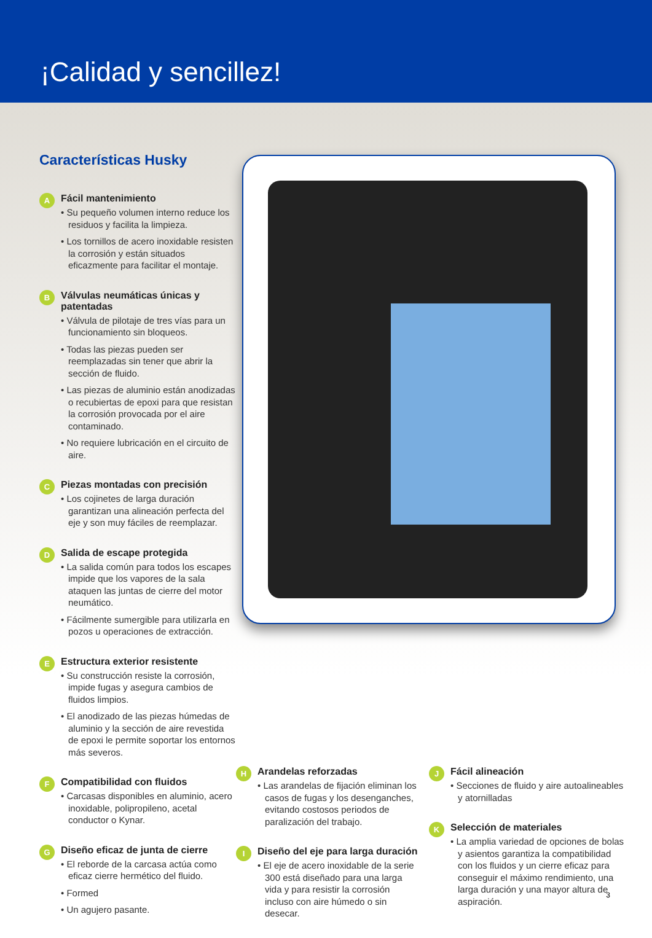¡Calidad y sencillez!
Características Husky
A
Fácil mantenimiento
• Su pequeño volumen interno reduce los residuos y facilita la limpieza.
• Los tornillos de acero inoxidable resisten la corrosión y están situados eficazmente para facilitar el montaje.
B
Válvulas neumáticas únicas y patentadas
• Válvula de pilotaje de tres vías para un funcionamiento sin bloqueos.
• Todas las piezas pueden ser reemplazadas sin tener que abrir la sección de fluido.
• Las piezas de aluminio están anodizadas o recubiertas de epoxi para que resistan la corrosión provocada por el aire contaminado.
• No requiere lubricación en el circuito de aire.
C
Piezas montadas con precisión
• Los cojinetes de larga duración garantizan una alineación perfecta del eje y son muy fáciles de reemplazar.
D
Salida de escape protegida
• La salida común para todos los escapes impide que los vapores de la sala ataquen las juntas de cierre del motor neumático.
• Fácilmente sumergible para utilizarla en pozos u operaciones de extracción.
E
Estructura exterior resistente
• Su construcción resiste la corrosión, impide fugas y asegura cambios de fluidos limpios.
• El anodizado de las piezas húmedas de aluminio y la sección de aire revestida de epoxi le permite soportar los entornos más severos.
F
Compatibilidad con fluidos
• Carcasas disponibles en aluminio, acero inoxidable, polipropileno, acetal conductor o Kynar.
G
Diseño eficaz de junta de cierre
• El reborde de la carcasa actúa como eficaz cierre hermético del fluido.
• Formed
• Un agujero pasante.
H
Arandelas reforzadas
• Las arandelas de fijación eliminan los casos de fugas y los desenganches, evitando costosos periodos de paralización del trabajo.
I
Diseño del eje para larga duración
• El eje de acero inoxidable de la serie 300 está diseñado para una larga vida y para resistir la corrosión incluso con aire húmedo o sin desecar.
J
Fácil alineación
• Secciones de fluido y aire autoalineables y atornilladas
K
Selección de materiales
• La amplia variedad de opciones de bolas y asientos garantiza la compatibilidad con los fluidos y un cierre eficaz para conseguir el máximo rendimiento, una larga duración y una mayor altura de aspiración.
3